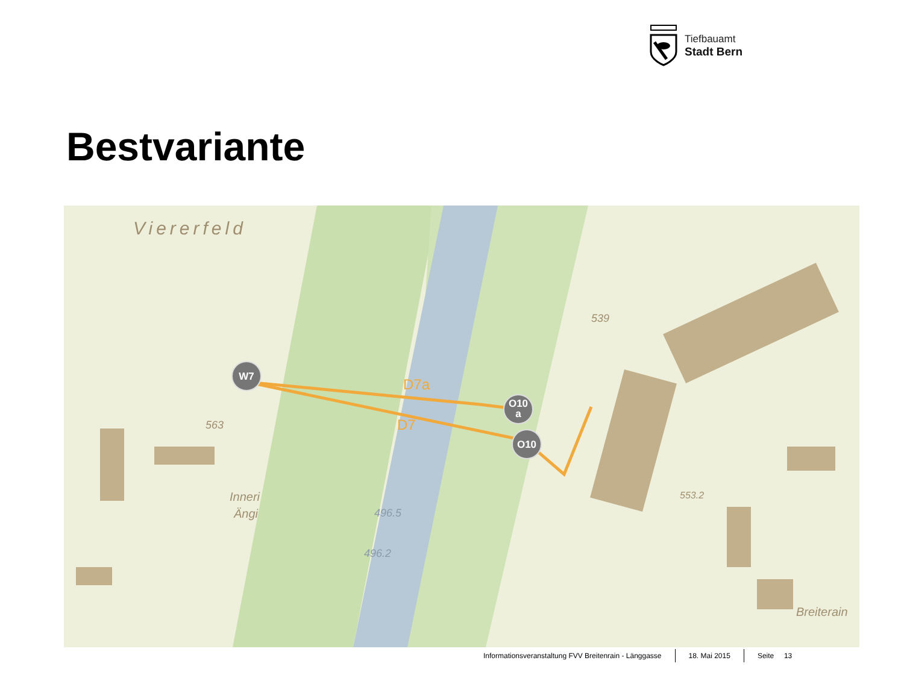Tiefbauamt
Stadt Bern
Bestvariante
Viererfeld
539
563
Inneri
Ängi
496.5
496.2
553.2
Breiterain
D7a
D7
W7
O10
a
O10
Informationsveranstaltung FVV Breitenrain - Länggasse
18. Mai 2015 Seite 13